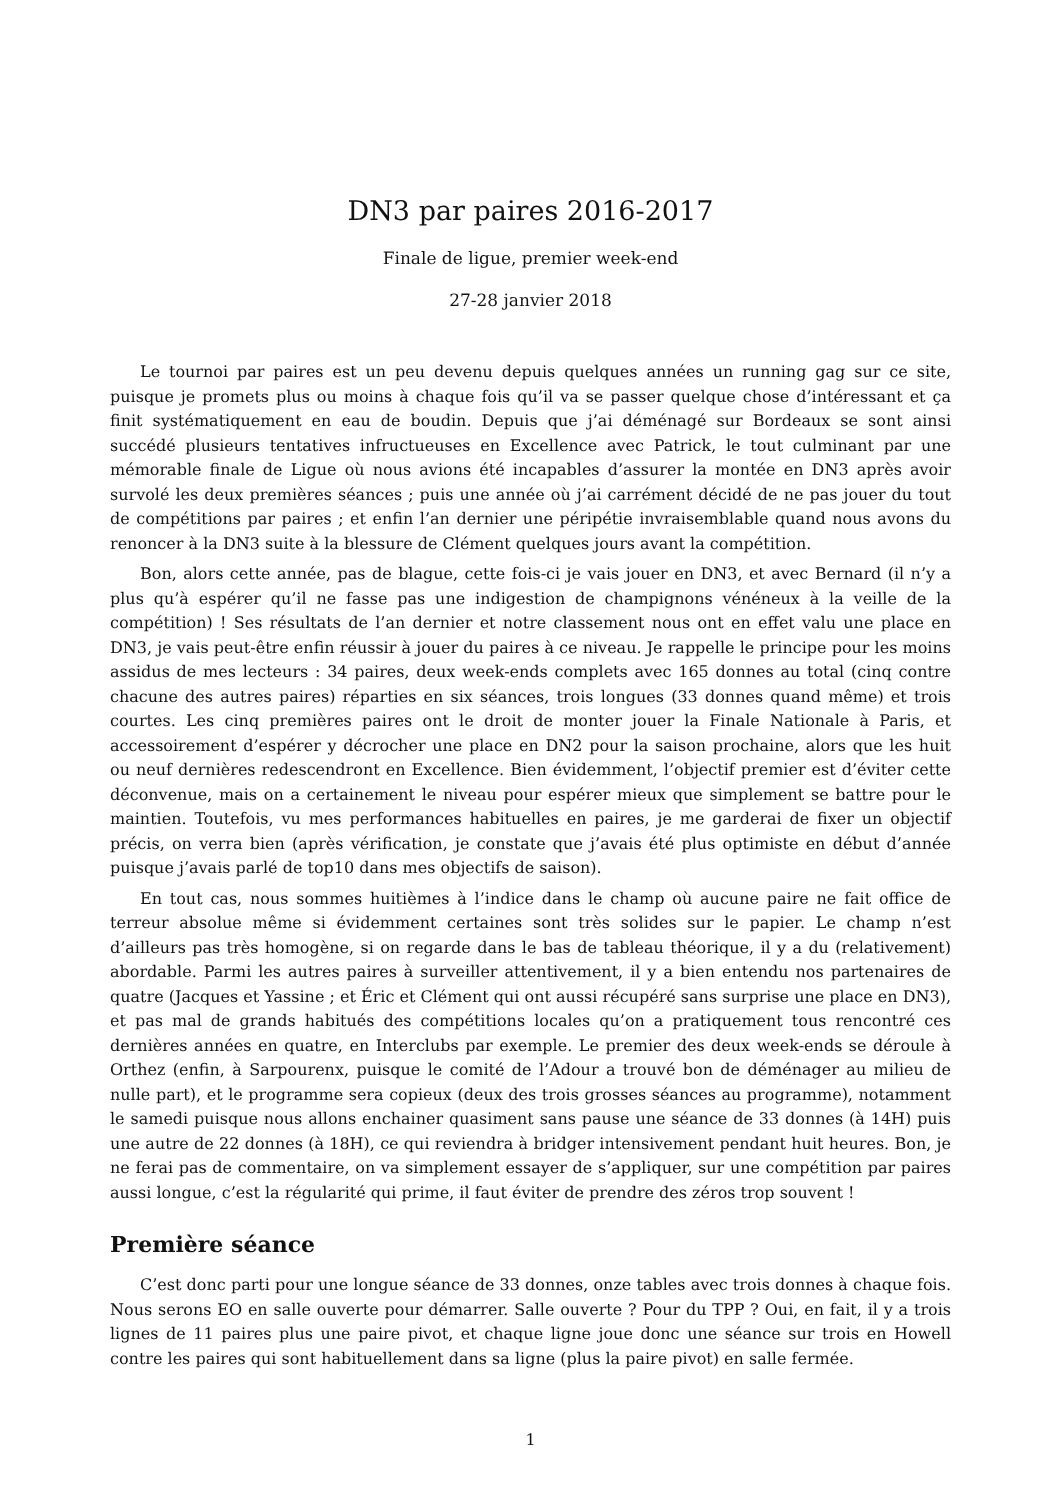DN3 par paires 2016-2017
Finale de ligue, premier week-end
27-28 janvier 2018
Le tournoi par paires est un peu devenu depuis quelques années un running gag sur ce site, puisque je promets plus ou moins à chaque fois qu’il va se passer quelque chose d’intéressant et ça finit systématiquement en eau de boudin. Depuis que j’ai déménagé sur Bordeaux se sont ainsi succédé plusieurs tentatives infructueuses en Excellence avec Patrick, le tout culminant par une mémorable finale de Ligue où nous avions été incapables d’assurer la montée en DN3 après avoir survolé les deux premières séances ; puis une année où j’ai carrément décidé de ne pas jouer du tout de compétitions par paires ; et enfin l’an dernier une péripétie invraisemblable quand nous avons du renoncer à la DN3 suite à la blessure de Clément quelques jours avant la compétition.
Bon, alors cette année, pas de blague, cette fois-ci je vais jouer en DN3, et avec Bernard (il n’y a plus qu’à espérer qu’il ne fasse pas une indigestion de champignons vénéneux à la veille de la compétition) ! Ses résultats de l’an dernier et notre classement nous ont en effet valu une place en DN3, je vais peut-être enfin réussir à jouer du paires à ce niveau. Je rappelle le principe pour les moins assidus de mes lecteurs : 34 paires, deux week-ends complets avec 165 donnes au total (cinq contre chacune des autres paires) réparties en six séances, trois longues (33 donnes quand même) et trois courtes. Les cinq premières paires ont le droit de monter jouer la Finale Nationale à Paris, et accessoirement d’espérer y décrocher une place en DN2 pour la saison prochaine, alors que les huit ou neuf dernières redescendront en Excellence. Bien évidemment, l’objectif premier est d’éviter cette déconvenue, mais on a certainement le niveau pour espérer mieux que simplement se battre pour le maintien. Toutefois, vu mes performances habituelles en paires, je me garderai de fixer un objectif précis, on verra bien (après vérification, je constate que j’avais été plus optimiste en début d’année puisque j’avais parlé de top10 dans mes objectifs de saison).
En tout cas, nous sommes huitièmes à l’indice dans le champ où aucune paire ne fait office de terreur absolue même si évidemment certaines sont très solides sur le papier. Le champ n’est d’ailleurs pas très homogène, si on regarde dans le bas de tableau théorique, il y a du (relativement) abordable. Parmi les autres paires à surveiller attentivement, il y a bien entendu nos partenaires de quatre (Jacques et Yassine ; et Éric et Clément qui ont aussi récupéré sans surprise une place en DN3), et pas mal de grands habitués des compétitions locales qu’on a pratiquement tous rencontré ces dernières années en quatre, en Interclubs par exemple. Le premier des deux week-ends se déroule à Orthez (enfin, à Sarpourenx, puisque le comité de l’Adour a trouvé bon de déménager au milieu de nulle part), et le programme sera copieux (deux des trois grosses séances au programme), notamment le samedi puisque nous allons enchainer quasiment sans pause une séance de 33 donnes (à 14H) puis une autre de 22 donnes (à 18H), ce qui reviendra à bridger intensivement pendant huit heures. Bon, je ne ferai pas de commentaire, on va simplement essayer de s’appliquer, sur une compétition par paires aussi longue, c’est la régularité qui prime, il faut éviter de prendre des zéros trop souvent !
Première séance
C’est donc parti pour une longue séance de 33 donnes, onze tables avec trois donnes à chaque fois. Nous serons EO en salle ouverte pour démarrer. Salle ouverte ? Pour du TPP ? Oui, en fait, il y a trois lignes de 11 paires plus une paire pivot, et chaque ligne joue donc une séance sur trois en Howell contre les paires qui sont habituellement dans sa ligne (plus la paire pivot) en salle fermée.
1